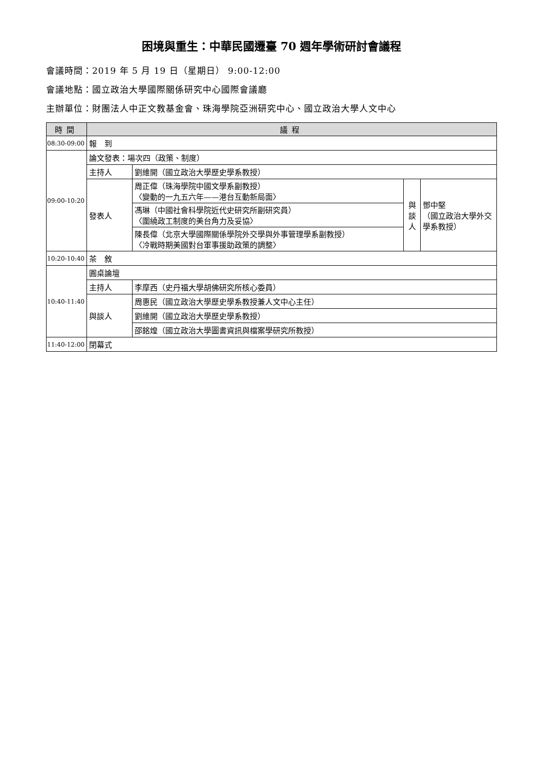困境與重生：中華民國遷臺 70 週年學術研討會議程
會議時間：2019 年 5 月 19 日（星期日） 9:00-12:00
會議地點：國立政治大學國際關係研究中心國際會議廳
主辦單位：財團法人中正文教基金會、珠海學院亞洲研究中心、國立政治大學人文中心
| 時間 | 議程 | | | |
| --- | --- | --- | --- | --- |
| 08:30-09:00 | 報 到 | | | |
| 09:00-10:20 | 論文發表：場次四（政策、制度） | | | |
| | 主持人 | 劉維開（國立政治大學歷史學系教授） | | |
| | 發表人 | 周正偉（珠海學院中國文學系副教授） 〈變動的一九五六年——港台互動新局面〉 | 與 談 人 | 鄧中堅 （國立政治大學外交學系教授） |
| | | 馮琳（中國社會科學院近代史研究所副研究員） 〈圍繞政工制度的美台角力及妥協〉 | | |
| | | 陳長偉（北京大學國際關係學院外交學與外事管理學系副教授） 〈冷戰時期美國對台軍事援助政策的調整〉 | | |
| 10:20-10:40 | 茶 敘 | | | |
| 10:40-11:40 | 圓桌論壇 | | | |
| | 主持人 | 李摩西（史丹福大學胡佛研究所核心委員） | | |
| | 與談人 | 周惠民（國立政治大學歷史學系教授兼人文中心主任） | | |
| | | 劉維開（國立政治大學歷史學系教授） | | |
| | | 邵銘煌（國立政治大學圖書資訊與檔案學研究所教授） | | |
| 11:40-12:00 | 閉幕式 | | | |